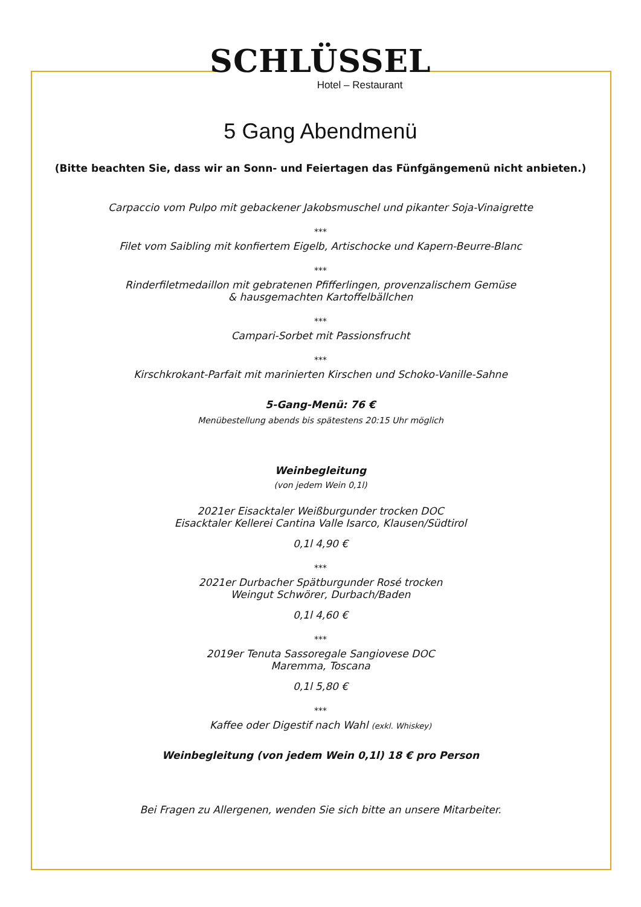SCHLÜSSEL
Hotel – Restaurant
5 Gang Abendmenü
(Bitte beachten Sie, dass wir an Sonn- und Feiertagen das Fünfgängemenü nicht anbieten.)
Carpaccio vom Pulpo mit gebackener Jakobsmuschel und pikanter Soja-Vinaigrette
***
Filet vom Saibling mit konfiertem Eigelb, Artischocke und Kapern-Beurre-Blanc
***
Rinderfiletmedaillon mit gebratenen Pfifferlingen, provenzalischem Gemüse
& hausgemachten Kartoffelbällchen
***
Campari-Sorbet mit Passionsfrucht
***
Kirschkrokant-Parfait mit marinierten Kirschen und Schoko-Vanille-Sahne
5-Gang-Menü: 76 €
Menübestellung abends bis spätestens 20:15 Uhr möglich
Weinbegleitung
(von jedem Wein 0,1l)
2021er Eisacktaler Weißburgunder trocken DOC
Eisacktaler Kellerei Cantina Valle Isarco, Klausen/Südtirol
0,1l 4,90 €
***
2021er Durbacher Spätburgunder Rosé trocken
Weingut Schwörer, Durbach/Baden
0,1l 4,60 €
***
2019er Tenuta Sassoregale Sangiovese DOC
Maremma, Toscana
0,1l 5,80 €
***
Kaffee oder Digestif nach Wahl (exkl. Whiskey)
Weinbegleitung (von jedem Wein 0,1l) 18 € pro Person
Bei Fragen zu Allergenen, wenden Sie sich bitte an unsere Mitarbeiter.